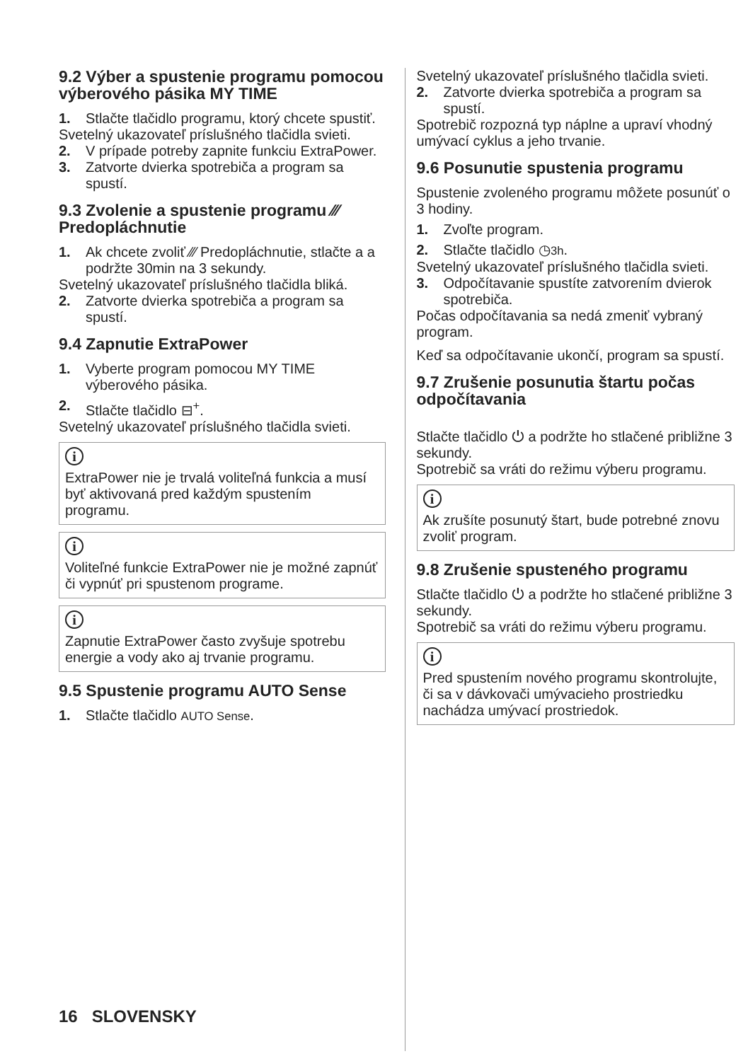9.2 Výber a spustenie programu pomocou výberového pásika MY TIME
1. Stlačte tlačidlo programu, ktorý chcete spustiť.
Svetelný ukazovateľ príslušného tlačidla svieti.
2. V prípade potreby zapnite funkciu ExtraPower.
3. Zatvorte dvierka spotrebiča a program sa spustí.
9.3 Zvolenie a spustenie programu ⁄⁄⁄ Predopláchnutie
1. Ak chcete zvoliť ⁄⁄⁄ Predopláchnutie, stlačte a a podržte 30min na 3 sekundy.
Svetelný ukazovateľ príslušného tlačidla bliká.
2. Zatvorte dvierka spotrebiča a program sa spustí.
9.4 Zapnutie ExtraPower
1. Vyberte program pomocou MY TIME výberového pásika.
2. Stlačte tlačidlo ⊟<sup>+</sup>.
Svetelný ukazovateľ príslušného tlačidla svieti.
i
ExtraPower nie je trvalá voliteľná funkcia a musí byť aktivovaná pred každým spustením programu.
i
Voliteľné funkcie ExtraPower nie je možné zapnúť či vypnúť pri spustenom programe.
i
Zapnutie ExtraPower často zvyšuje spotrebu energie a vody ako aj trvanie programu.
9.5 Spustenie programu AUTO Sense
1. Stlačte tlačidlo AUTO Sense.
Svetelný ukazovateľ príslušného tlačidla svieti.
2. Zatvorte dvierka spotrebiča a program sa spustí.
Spotrebič rozpozná typ náplne a upraví vhodný umývací cyklus a jeho trvanie.
9.6 Posunutie spustenia programu
Spustenie zvoleného programu môžete posunúť o 3 hodiny.
1. Zvoľte program.
2. Stlačte tlačidlo ◷3h.
Svetelný ukazovateľ príslušného tlačidla svieti.
3. Odpočítavanie spustíte zatvorením dvierok spotrebiča.
Počas odpočítavania sa nedá zmeniť vybraný program.
Keď sa odpočítavanie ukončí, program sa spustí.
9.7 Zrušenie posunutia štartu počas odpočítavania
Stlačte tlačidlo ⏻ a podržte ho stlačené približne 3 sekundy.
Spotrebič sa vráti do režimu výberu programu.
i
Ak zrušíte posunutý štart, bude potrebné znovu zvoliť program.
9.8 Zrušenie spusteného programu
Stlačte tlačidlo ⏻ a podržte ho stlačené približne 3 sekundy.
Spotrebič sa vráti do režimu výberu programu.
i
Pred spustením nového programu skontrolujte, či sa v dávkovači umývacieho prostriedku nachádza umývací prostriedok.
16 SLOVENSKY